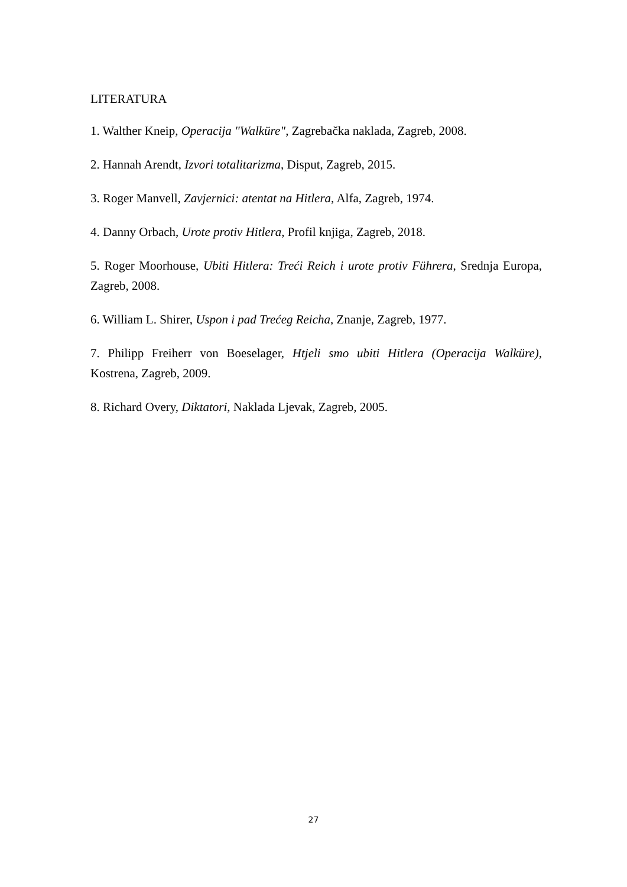LITERATURA
1. Walther Kneip, Operacija "Walküre", Zagrebačka naklada, Zagreb, 2008.
2. Hannah Arendt, Izvori totalitarizma, Disput, Zagreb, 2015.
3. Roger Manvell, Zavjernici: atentat na Hitlera, Alfa, Zagreb, 1974.
4. Danny Orbach, Urote protiv Hitlera, Profil knjiga, Zagreb, 2018.
5. Roger Moorhouse, Ubiti Hitlera: Treći Reich i urote protiv Führera, Srednja Europa, Zagreb, 2008.
6. William L. Shirer, Uspon i pad Trećeg Reicha, Znanje, Zagreb, 1977.
7. Philipp Freiherr von Boeselager, Htjeli smo ubiti Hitlera (Operacija Walküre), Kostrena, Zagreb, 2009.
8. Richard Overy, Diktatori, Naklada Ljevak, Zagreb, 2005.
27